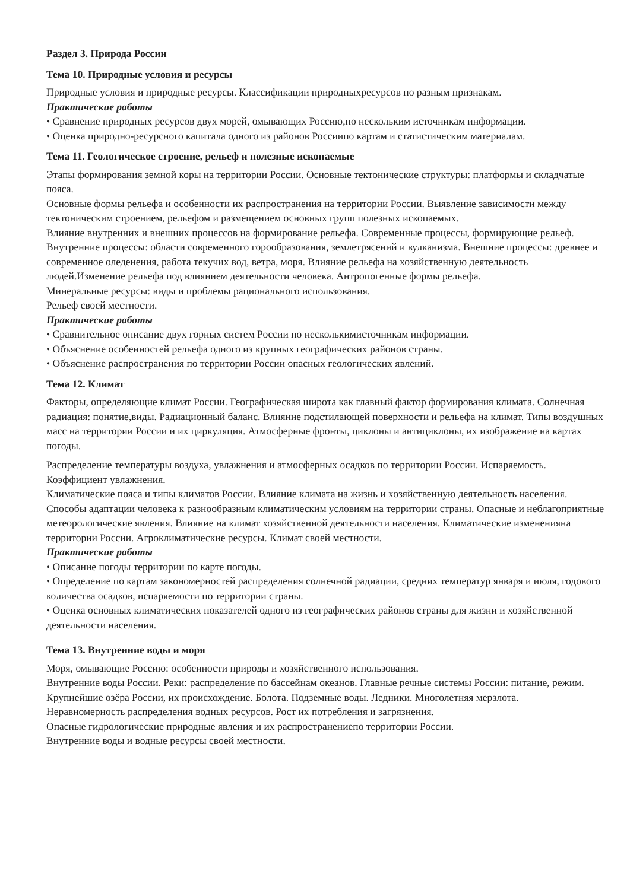Раздел 3. Природа России
Тема 10. Природные условия и ресурсы
Природные условия и природные ресурсы. Классификации природныхресурсов по разным признакам.
Практические работы
• Сравнение природных ресурсов двух морей, омывающих Россию,по нескольким источникам информации.
• Оценка природно-ресурсного капитала одного из районов Россиипо картам и статистическим материалам.
Тема 11. Геологическое строение, рельеф и полезные ископаемые
Этапы формирования земной коры на территории России. Основные тектонические структуры: платформы и складчатые пояса.
Основные формы рельефа и особенности их распространения на территории России. Выявление зависимости между тектоническим строением, рельефом и размещением основных групп полезных ископаемых.
Влияние внутренних и внешних процессов на формирование рельефа. Современные процессы, формирующие рельеф. Внутренние процессы: области современного горообразования, землетрясений и вулканизма. Внешние процессы: древнее и современное оледенения, работа текучих вод, ветра, моря. Влияние рельефа на хозяйственную деятельность людей.Изменение рельефа под влиянием деятельности человека. Антропогенные формы рельефа.
Минеральные ресурсы: виды и проблемы рационального использования.
Рельеф своей местности.
Практические работы
• Сравнительное описание двух горных систем России по несколькимисточникам информации.
• Объяснение особенностей рельефа одного из крупных географических районов страны.
• Объяснение распространения по территории России опасных геологических явлений.
Тема 12. Климат
Факторы, определяющие климат России. Географическая широта как главный фактор формирования климата. Солнечная радиация: понятие,виды. Радиационный баланс. Влияние подстилающей поверхности и рельефа на климат. Типы воздушных масс на территории России и их циркуляция. Атмосферные фронты, циклоны и антициклоны, их изображение на картах погоды.
Распределение температуры воздуха, увлажнения и атмосферных осадков по территории России. Испаряемость. Коэффициент увлажнения.
Климатические пояса и типы климатов России. Влияние климата на жизнь и хозяйственную деятельность населения. Способы адаптации человека к разнообразным климатическим условиям на территории страны. Опасные и неблагоприятные метеорологические явления. Влияние на климат хозяйственной деятельности населения. Климатические измененияна территории России. Агроклиматические ресурсы. Климат своей местности.
Практические работы
• Описание погоды территории по карте погоды.
• Определение по картам закономерностей распределения солнечной радиации, средних температур января и июля, годового количества осадков, испаряемости по территории страны.
• Оценка основных климатических показателей одного из географических районов страны для жизни и хозяйственной деятельности населения.
Тема 13. Внутренние воды и моря
Моря, омывающие Россию: особенности природы и хозяйственного использования.
Внутренние воды России. Реки: распределение по бассейнам океанов. Главные речные системы России: питание, режим. Крупнейшие озёра России, их происхождение. Болота. Подземные воды. Ледники. Многолетняя мерзлота.
Неравномерность распределения водных ресурсов. Рост их потребления и загрязнения.
Опасные гидрологические природные явления и их распространениепо территории России.
Внутренние воды и водные ресурсы своей местности.